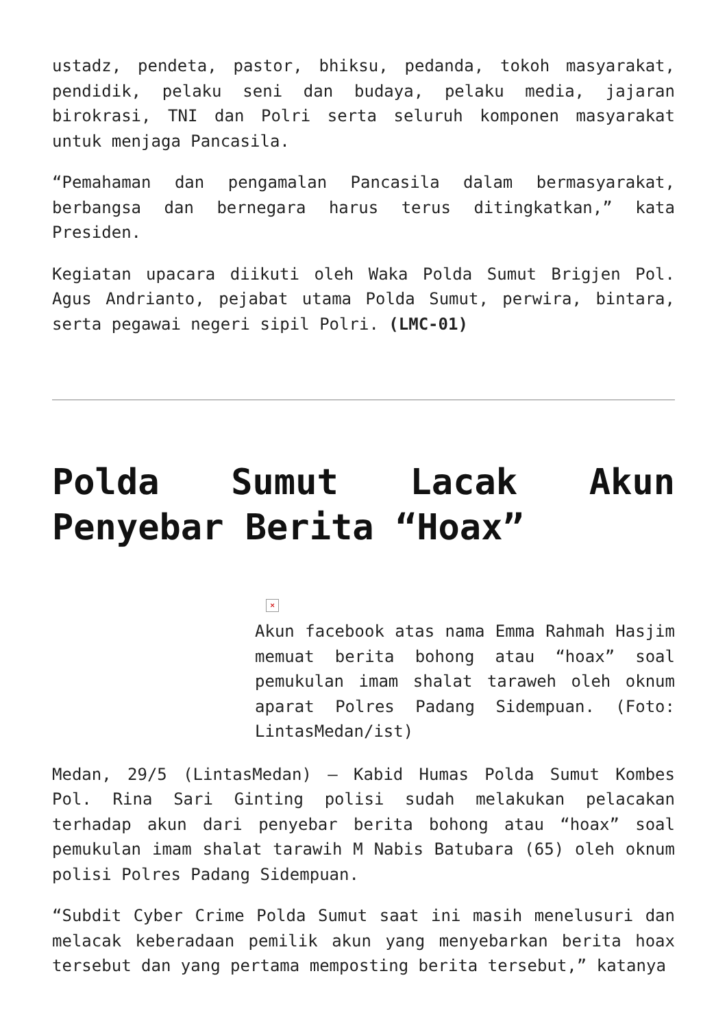ustadz, pendeta, pastor, bhiksu, pedanda, tokoh masyarakat, pendidik, pelaku seni dan budaya, pelaku media, jajaran birokrasi, TNI dan Polri serta seluruh komponen masyarakat untuk menjaga Pancasila.
“Pemahaman dan pengamalan Pancasila dalam bermasyarakat, berbangsa dan bernegara harus terus ditingkatkan,” kata Presiden.
Kegiatan upacara diikuti oleh Waka Polda Sumut Brigjen Pol. Agus Andrianto, pejabat utama Polda Sumut, perwira, bintara, serta pegawai negeri sipil Polri. (LMC-01)
Polda Sumut Lacak Akun Penyebar Berita “Hoax”
×
Akun facebook atas nama Emma Rahmah Hasjim memuat berita bohong atau “hoax” soal pemukulan imam shalat taraweh oleh oknum aparat Polres Padang Sidempuan. (Foto: LintasMedan/ist)
Medan, 29/5 (LintasMedan) – Kabid Humas Polda Sumut Kombes Pol. Rina Sari Ginting polisi sudah melakukan pelacakan terhadap akun dari penyebar berita bohong atau “hoax” soal pemukulan imam shalat tarawih M Nabis Batubara (65) oleh oknum polisi Polres Padang Sidempuan.
“Subdit Cyber Crime Polda Sumut saat ini masih menelusuri dan melacak keberadaan pemilik akun yang menyebarkan berita hoax tersebut dan yang pertama memposting berita tersebut,” katanya